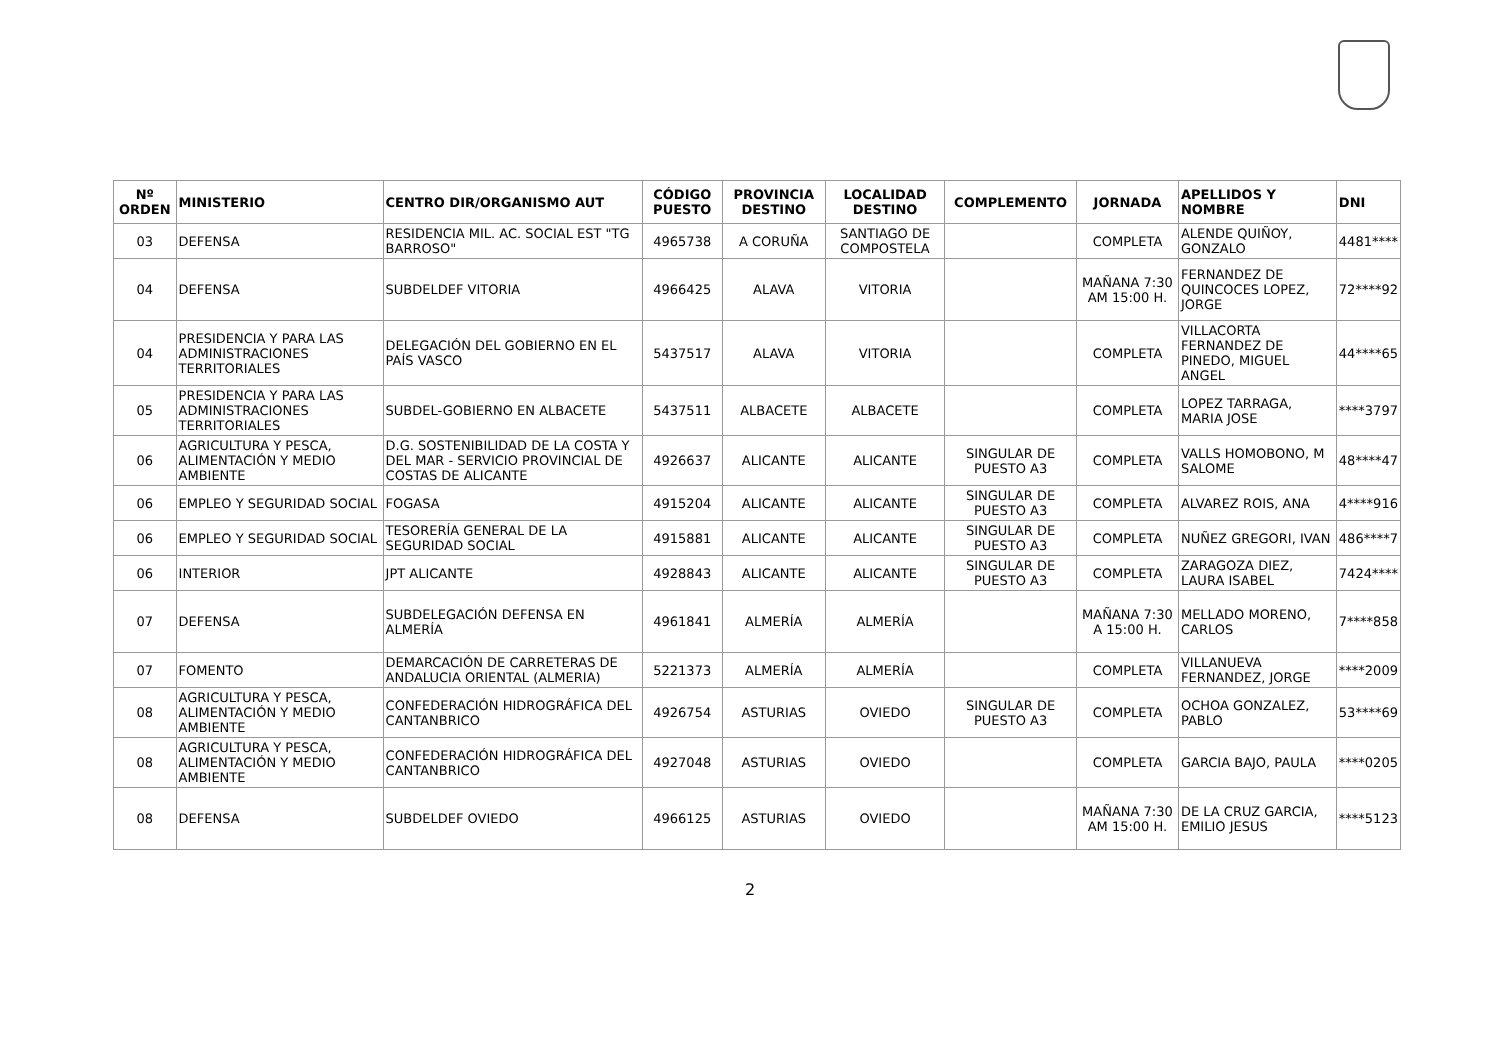| Nº ORDEN | MINISTERIO | CENTRO DIR/ORGANISMO AUT | CÓDIGO PUESTO | PROVINCIA DESTINO | LOCALIDAD DESTINO | COMPLEMENTO | JORNADA | APELLIDOS Y NOMBRE | DNI |
| --- | --- | --- | --- | --- | --- | --- | --- | --- | --- |
| 03 | DEFENSA | RESIDENCIA MIL. AC. SOCIAL EST "TG BARROSO" | 4965738 | A CORUÑA | SANTIAGO DE COMPOSTELA | | COMPLETA | ALENDE QUIÑOY, GONZALO | 4481**** |
| 04 | DEFENSA | SUBDELDEF VITORIA | 4966425 | ALAVA | VITORIA | | MAÑANA 7:30 AM 15:00 H. | FERNANDEZ DE QUINCOCES LOPEZ, JORGE | 72****92 |
| 04 | PRESIDENCIA Y PARA LAS ADMINISTRACIONES TERRITORIALES | DELEGACIÓN DEL GOBIERNO EN EL PAÍS VASCO | 5437517 | ALAVA | VITORIA | | COMPLETA | VILLACORTA FERNANDEZ DE PINEDO, MIGUEL ANGEL | 44****65 |
| 05 | PRESIDENCIA Y PARA LAS ADMINISTRACIONES TERRITORIALES | SUBDEL-GOBIERNO EN ALBACETE | 5437511 | ALBACETE | ALBACETE | | COMPLETA | LOPEZ TARRAGA, MARIA JOSE | ****3797 |
| 06 | AGRICULTURA Y PESCA, ALIMENTACIÓN Y MEDIO AMBIENTE | D.G. SOSTENIBILIDAD DE LA COSTA Y DEL MAR - SERVICIO PROVINCIAL DE COSTAS DE ALICANTE | 4926637 | ALICANTE | ALICANTE | SINGULAR DE PUESTO A3 | COMPLETA | VALLS HOMOBONO, M SALOME | 48****47 |
| 06 | EMPLEO Y SEGURIDAD SOCIAL | FOGASA | 4915204 | ALICANTE | ALICANTE | SINGULAR DE PUESTO A3 | COMPLETA | ALVAREZ ROIS, ANA | 4****916 |
| 06 | EMPLEO Y SEGURIDAD SOCIAL | TESORERÍA GENERAL DE LA SEGURIDAD SOCIAL | 4915881 | ALICANTE | ALICANTE | SINGULAR DE PUESTO A3 | COMPLETA | NUÑEZ GREGORI, IVAN | 486****7 |
| 06 | INTERIOR | JPT ALICANTE | 4928843 | ALICANTE | ALICANTE | SINGULAR DE PUESTO A3 | COMPLETA | ZARAGOZA DIEZ, LAURA ISABEL | 7424**** |
| 07 | DEFENSA | SUBDELEGACIÓN DEFENSA EN ALMERÍA | 4961841 | ALMERÍA | ALMERÍA | | MAÑANA 7:30 A 15:00 H. | MELLADO MORENO, CARLOS | 7****858 |
| 07 | FOMENTO | DEMARCACIÓN DE CARRETERAS DE ANDALUCIA ORIENTAL (ALMERIA) | 5221373 | ALMERÍA | ALMERÍA | | COMPLETA | VILLANUEVA FERNANDEZ, JORGE | ****2009 |
| 08 | AGRICULTURA Y PESCA, ALIMENTACIÓN Y MEDIO AMBIENTE | CONFEDERACIÓN HIDROGRÁFICA DEL CANTANBRICO | 4926754 | ASTURIAS | OVIEDO | SINGULAR DE PUESTO A3 | COMPLETA | OCHOA GONZALEZ, PABLO | 53****69 |
| 08 | AGRICULTURA Y PESCA, ALIMENTACIÓN Y MEDIO AMBIENTE | CONFEDERACIÓN HIDROGRÁFICA DEL CANTANBRICO | 4927048 | ASTURIAS | OVIEDO | | COMPLETA | GARCIA BAJO, PAULA | ****0205 |
| 08 | DEFENSA | SUBDELDEF OVIEDO | 4966125 | ASTURIAS | OVIEDO | | MAÑANA 7:30 AM 15:00 H. | DE LA CRUZ GARCIA, EMILIO JESUS | ****5123 |
2